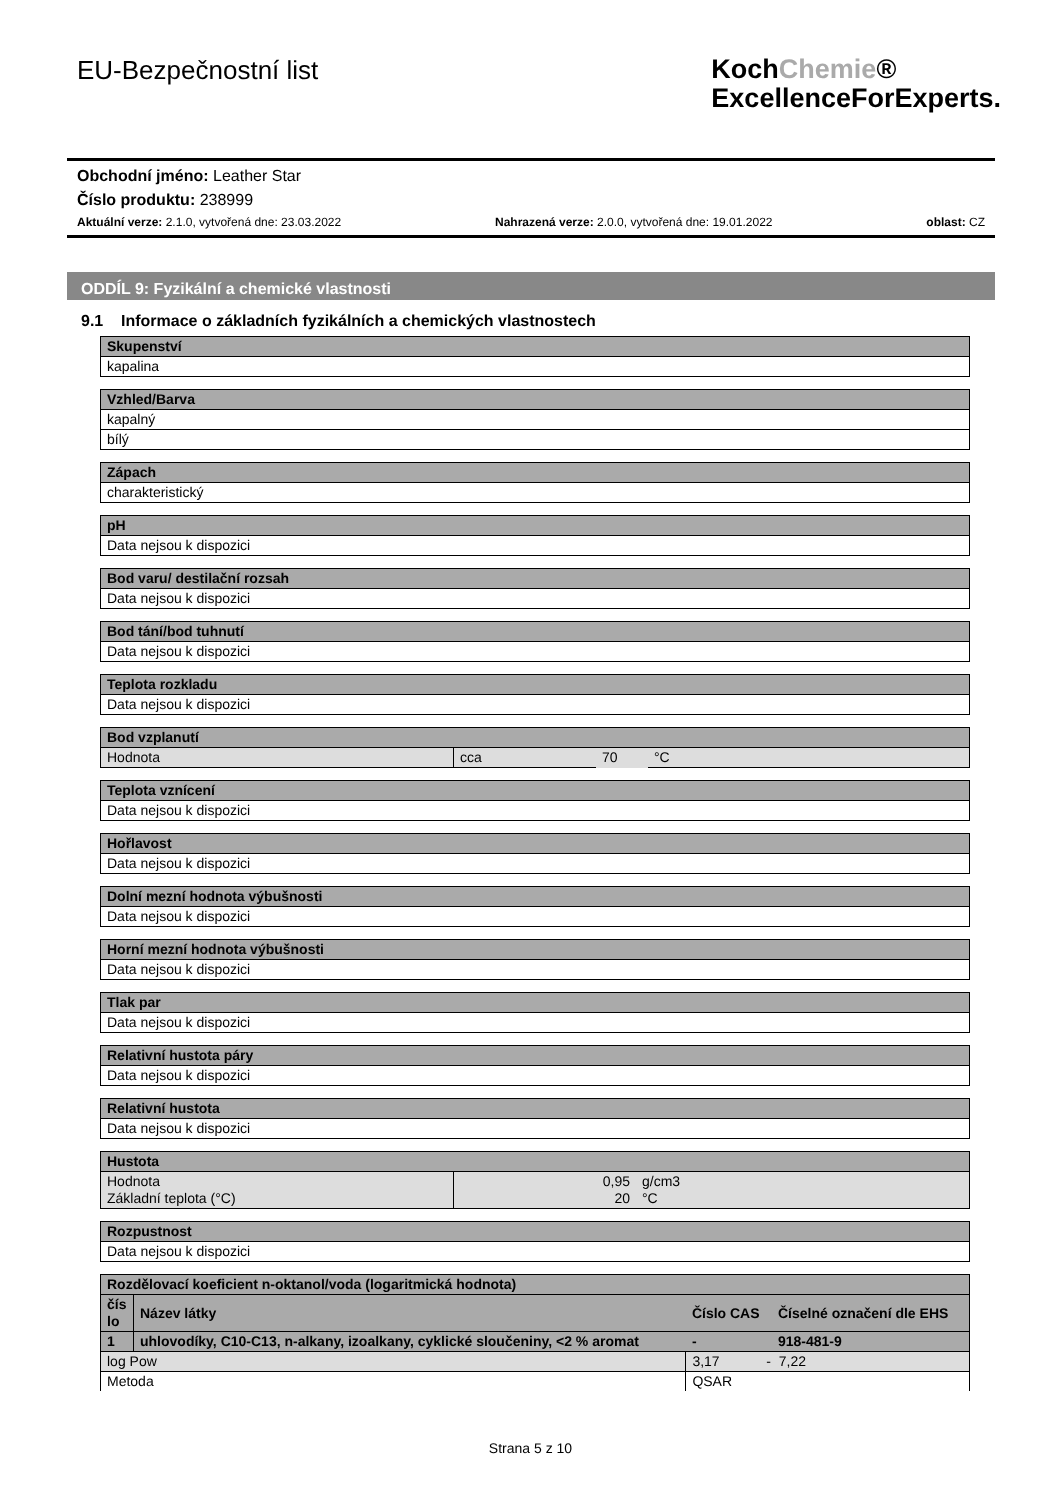EU-Bezpečnostní list
KochChemie®
ExcellenceForExperts.
Obchodní jméno: Leather Star
Číslo produktu: 238999
Aktuální verze: 2.1.0, vytvořená dne: 23.03.2022 Nahrazená verze: 2.0.0, vytvořená dne: 19.01.2022 oblast: CZ
ODDÍL 9: Fyzikální a chemické vlastnosti
9.1 Informace o základních fyzikálních a chemických vlastnostech
| Skupenství |
| kapalina |
| Vzhled/Barva |
| kapalný |
| bílý |
| Zápach |
| charakteristický |
| pH |
| Data nejsou k dispozici |
| Bod varu/ destilační rozsah |
| Data nejsou k dispozici |
| Bod tání/bod tuhnutí |
| Data nejsou k dispozici |
| Teplota rozkladu |
| Data nejsou k dispozici |
| Bod vzplanutí | | | |
| Hodnota | cca | 70 | °C |
| Teplota vznícení |
| Data nejsou k dispozici |
| Hořlavost |
| Data nejsou k dispozici |
| Dolní mezní hodnota výbušnosti |
| Data nejsou k dispozici |
| Horní mezní hodnota výbušnosti |
| Data nejsou k dispozici |
| Tlak par |
| Data nejsou k dispozici |
| Relativní hustota páry |
| Data nejsou k dispozici |
| Relativní hustota |
| Data nejsou k dispozici |
| Hustota | | |
| Hodnota Základní teplota (°C) | 0,95 20 | g/cm3 °C |
| Rozpustnost |
| Data nejsou k dispozici |
| Rozdělovací koeficient n-oktanol/voda (logaritmická hodnota) | | | |
| čís lo | Název látky | Číslo CAS | Číselné označení dle EHS |
| 1 | uhlovodíky, C10-C13, n-alkany, izoalkany, cyklické sloučeniny, <2 % aromat | - | 918-481-9 |
| log Pow | | 3,17 - 7,22 | |
| Metoda | | QSAR | |
Strana 5 z 10